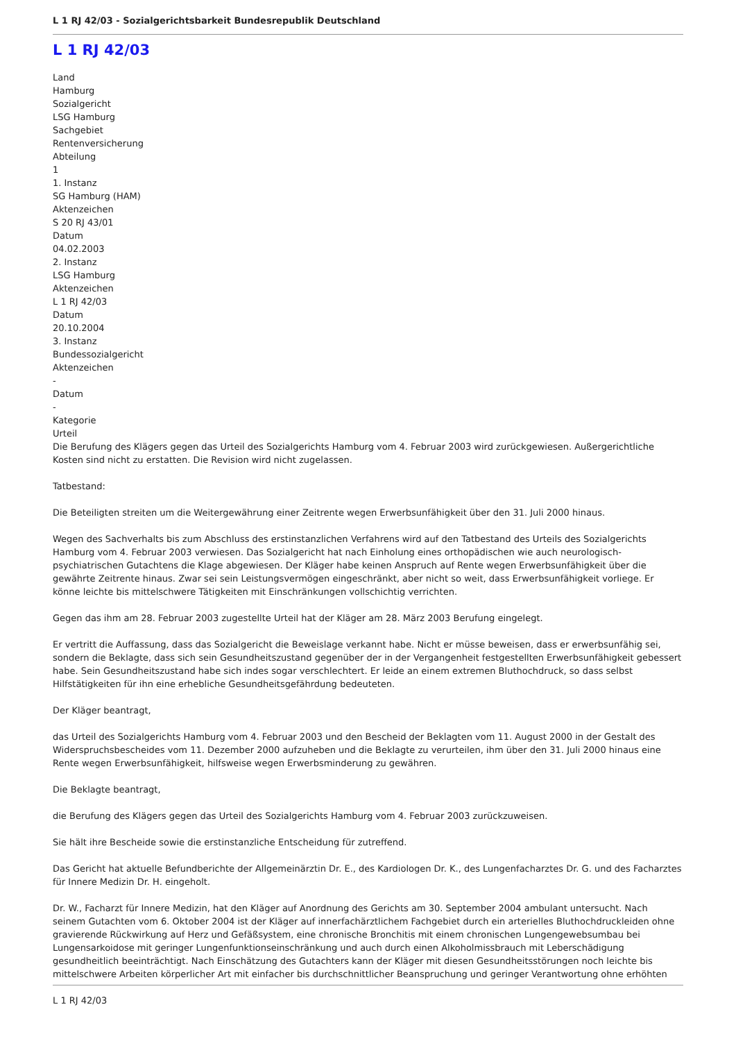L 1 RJ 42/03 - Sozialgerichtsbarkeit Bundesrepublik Deutschland
L 1 RJ 42/03
Land
Hamburg
Sozialgericht
LSG Hamburg
Sachgebiet
Rentenversicherung
Abteilung
1
1. Instanz
SG Hamburg (HAM)
Aktenzeichen
S 20 RJ 43/01
Datum
04.02.2003
2. Instanz
LSG Hamburg
Aktenzeichen
L 1 RJ 42/03
Datum
20.10.2004
3. Instanz
Bundessozialgericht
Aktenzeichen
-
Datum
-
Kategorie
Urteil
Die Berufung des Klägers gegen das Urteil des Sozialgerichts Hamburg vom 4. Februar 2003 wird zurückgewiesen. Außergerichtliche Kosten sind nicht zu erstatten. Die Revision wird nicht zugelassen.
Tatbestand:
Die Beteiligten streiten um die Weitergewährung einer Zeitrente wegen Erwerbsunfähigkeit über den 31. Juli 2000 hinaus.
Wegen des Sachverhalts bis zum Abschluss des erstinstanzlichen Verfahrens wird auf den Tatbestand des Urteils des Sozialgerichts Hamburg vom 4. Februar 2003 verwiesen. Das Sozialgericht hat nach Einholung eines orthopädischen wie auch neurologisch-psychiatrischen Gutachtens die Klage abgewiesen. Der Kläger habe keinen Anspruch auf Rente wegen Erwerbsunfähigkeit über die gewährte Zeitrente hinaus. Zwar sei sein Leistungsvermögen eingeschränkt, aber nicht so weit, dass Erwerbsunfähigkeit vorliege. Er könne leichte bis mittelschwere Tätigkeiten mit Einschränkungen vollschichtig verrichten.
Gegen das ihm am 28. Februar 2003 zugestellte Urteil hat der Kläger am 28. März 2003 Berufung eingelegt.
Er vertritt die Auffassung, dass das Sozialgericht die Beweislage verkannt habe. Nicht er müsse beweisen, dass er erwerbsunfähig sei, sondern die Beklagte, dass sich sein Gesundheitszustand gegenüber der in der Vergangenheit festgestellten Erwerbsunfähigkeit gebessert habe. Sein Gesundheitszustand habe sich indes sogar verschlechtert. Er leide an einem extremen Bluthochdruck, so dass selbst Hilfstätigkeiten für ihn eine erhebliche Gesundheitsgefährdung bedeuteten.
Der Kläger beantragt,
das Urteil des Sozialgerichts Hamburg vom 4. Februar 2003 und den Bescheid der Beklagten vom 11. August 2000 in der Gestalt des Widerspruchsbescheides vom 11. Dezember 2000 aufzuheben und die Beklagte zu verurteilen, ihm über den 31. Juli 2000 hinaus eine Rente wegen Erwerbsunfähigkeit, hilfsweise wegen Erwerbsminderung zu gewähren.
Die Beklagte beantragt,
die Berufung des Klägers gegen das Urteil des Sozialgerichts Hamburg vom 4. Februar 2003 zurückzuweisen.
Sie hält ihre Bescheide sowie die erstinstanzliche Entscheidung für zutreffend.
Das Gericht hat aktuelle Befundberichte der Allgemeinärztin Dr. E., des Kardiologen Dr. K., des Lungenfacharztes Dr. G. und des Facharztes für Innere Medizin Dr. H. eingeholt.
Dr. W., Facharzt für Innere Medizin, hat den Kläger auf Anordnung des Gerichts am 30. September 2004 ambulant untersucht. Nach seinem Gutachten vom 6. Oktober 2004 ist der Kläger auf innerfachärztlichem Fachgebiet durch ein arterielles Bluthochdruckleiden ohne gravierende Rückwirkung auf Herz und Gefäßsystem, eine chronische Bronchitis mit einem chronischen Lungengewebsumbau bei Lungensarkoidose mit geringer Lungenfunktionseinschränkung und auch durch einen Alkoholmissbrauch mit Leberschädigung gesundheitlich beeinträchtigt. Nach Einschätzung des Gutachters kann der Kläger mit diesen Gesundheitsstörungen noch leichte bis mittelschwere Arbeiten körperlicher Art mit einfacher bis durchschnittlicher Beanspruchung und geringer Verantwortung ohne erhöhten
L 1 RJ 42/03